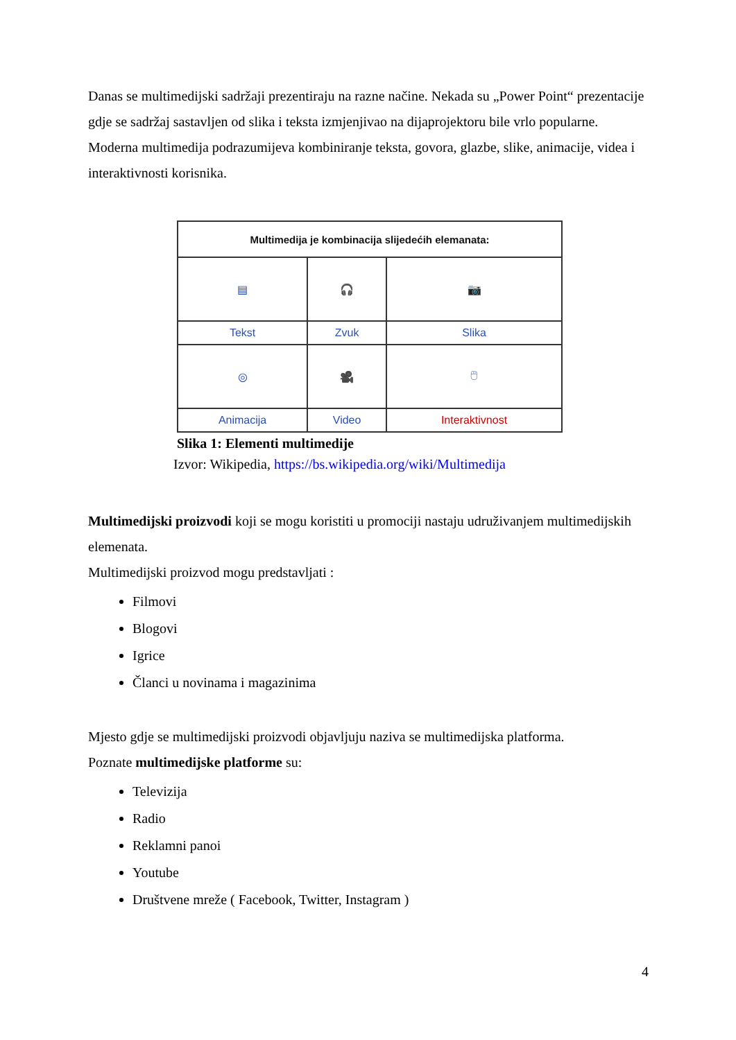Danas se multimedijski sadržaji prezentiraju na razne načine. Nekada su „Power Point“ prezentacije gdje se sadržaj sastavljen od slika i teksta izmjenjivao na dijaprojektoru bile vrlo popularne. Moderna multimedija podrazumijeva kombiniranje teksta, govora, glazbe, slike, animacije, videa i interaktivnosti korisnika.
| Multimedija je kombinacija slijedećih elemanata: | | |
| ▤ | 🎧 | 📷 |
| Tekst | Zvuk | Slika |
| ◎ | 🎥 | 🖱 |
| Animacija | Video | Interaktivnost |
Slika 1: Elementi multimedije
Izvor: Wikipedia, https://bs.wikipedia.org/wiki/Multimedija
Multimedijski proizvodi koji se mogu koristiti u promociji nastaju udruživanjem multimedijskih elemenata.
Multimedijski proizvod mogu predstavljati :
Filmovi
Blogovi
Igrice
Članci u novinama i magazinima
Mjesto gdje se multimedijski proizvodi objavljuju naziva se multimedijska platforma.
Poznate multimedijske platforme su:
Televizija
Radio
Reklamni panoi
Youtube
Društvene mreže ( Facebook, Twitter, Instagram )
4